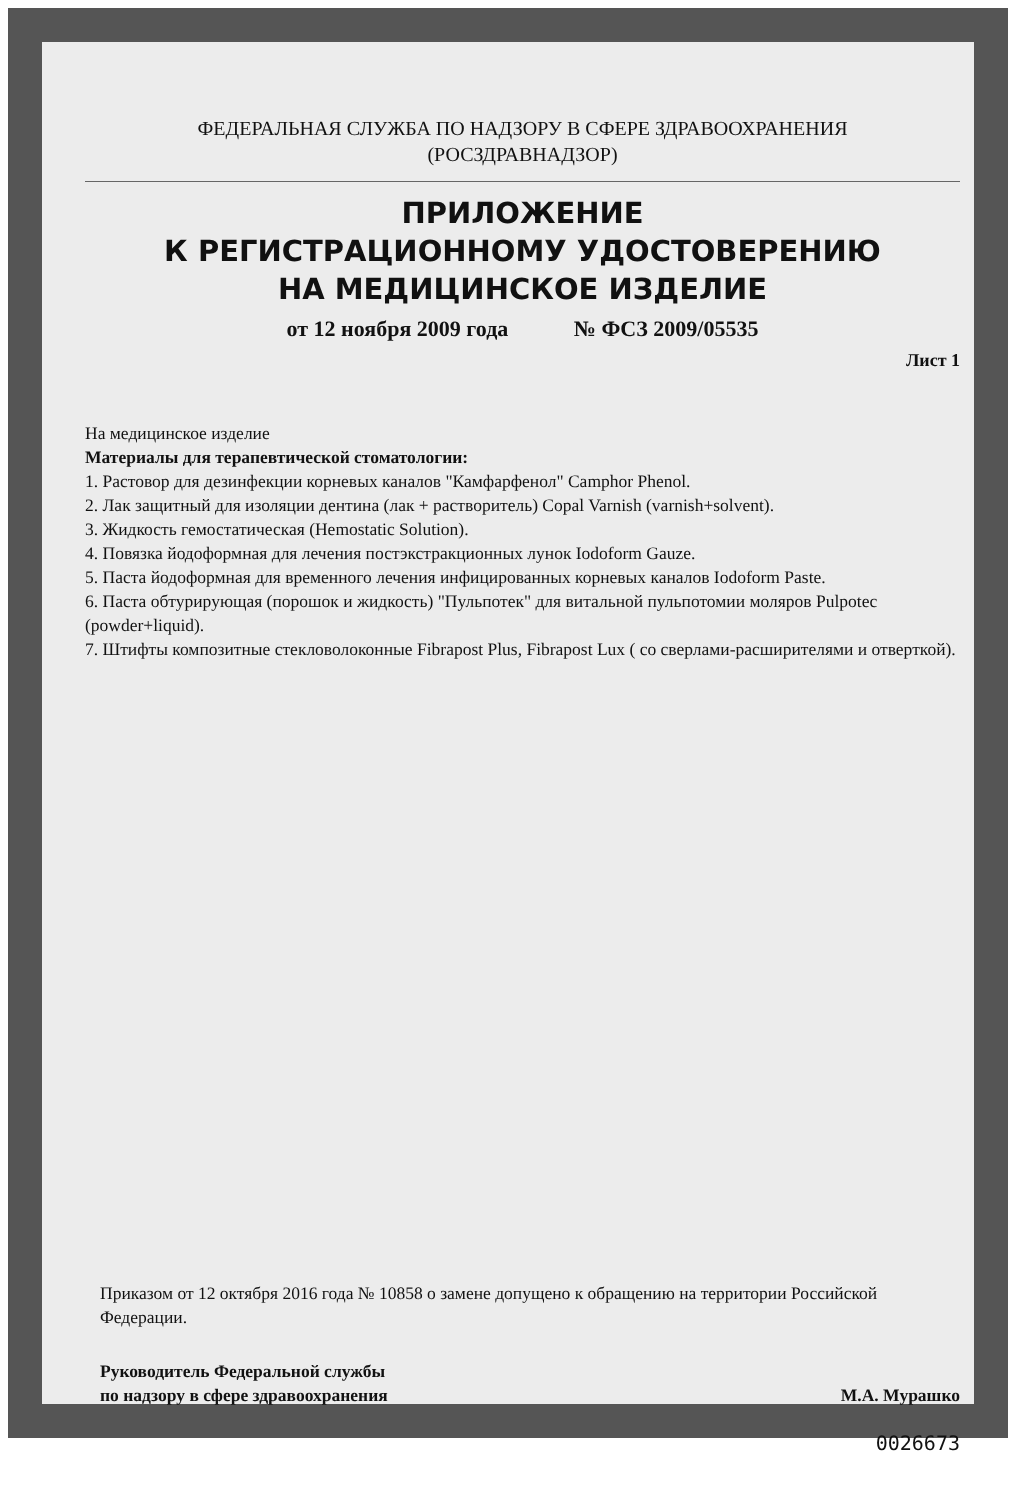ФЕДЕРАЛЬНАЯ СЛУЖБА ПО НАДЗОРУ В СФЕРЕ ЗДРАВООХРАНЕНИЯ
(РОСЗДРАВНАДЗОР)
ПРИЛОЖЕНИЕ
К РЕГИСТРАЦИОННОМУ УДОСТОВЕРЕНИЮ
НА МЕДИЦИНСКОЕ ИЗДЕЛИЕ
от 12 ноября 2009 года № ФСЗ 2009/05535
Лист 1
На медицинское изделие
Материалы для терапевтической стоматологии:
1. Растовор для дезинфекции корневых каналов "Камфарфенол" Camphor Phenol.
2. Лак защитный для изоляции дентина (лак + растворитель) Copal Varnish (varnish+solvent).
3. Жидкость гемостатическая (Hemostatic Solution).
4. Повязка йодоформная для лечения постэкстракционных лунок Iodoform Gauze.
5. Паста йодоформная для временного лечения инфицированных корневых каналов Iodoform Paste.
6. Паста обтурирующая (порошок и жидкость) "Пульпотек" для витальной пульпотомии моляров Pulpotec (powder+liquid).
7. Штифты композитные стекловолоконные Fibrapost Plus, Fibrapost Lux ( со сверлами-расширителями и отверткой).
Приказом от 12 октября 2016 года № 10858 о замене допущено к обращению на территории Российской Федерации.
Руководитель Федеральной службы
по надзору в сфере здравоохранения
М.А. Мурашко
0026673